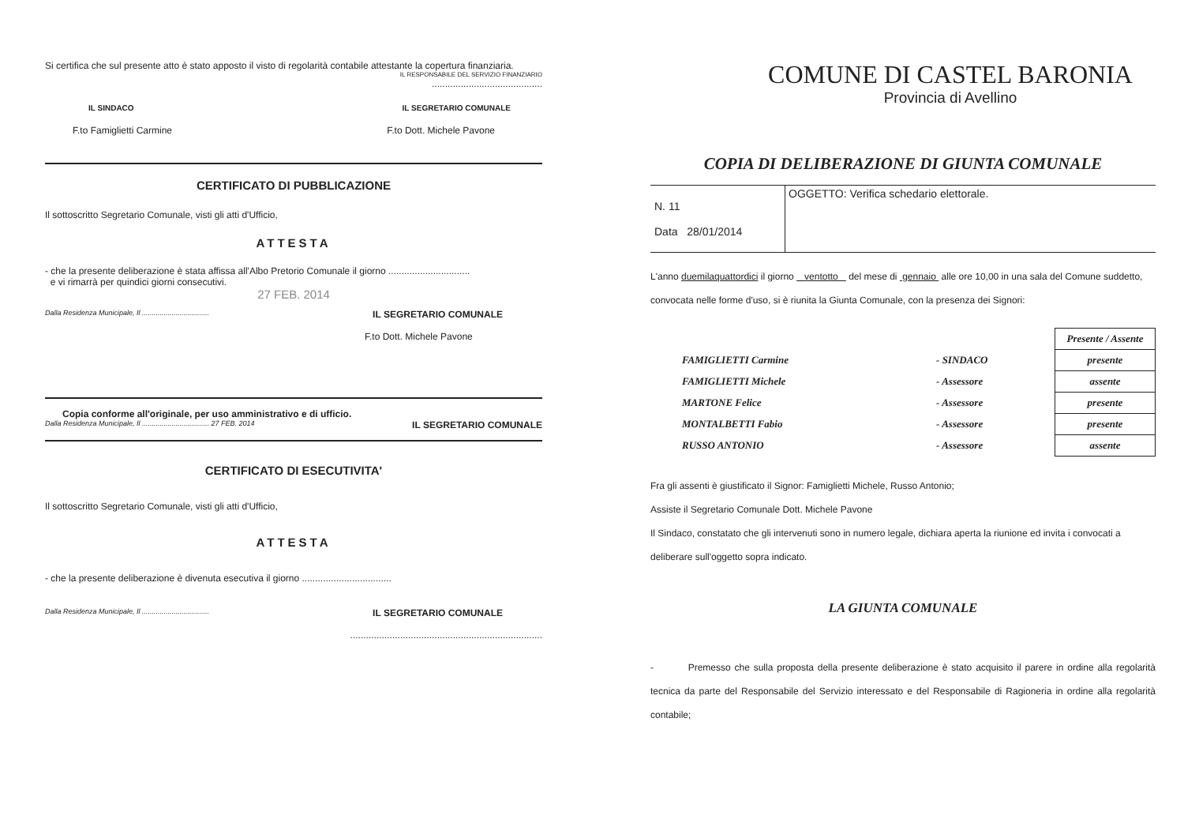Si certifica che sul presente atto è stato apposto il visto di regolarità contabile attestante la copertura finanziaria.
IL RESPONSABILE DEL SERVIZIO FINANZIARIO
..........................................
IL SINDACO IL SEGRETARIO COMUNALE
F.to Famiglietti Carmine F.to Dott. Michele Pavone
CERTIFICATO DI PUBBLICAZIONE
Il sottoscritto Segretario Comunale, visti gli atti d'Ufficio,
ATTESTA
- che la presente deliberazione è stata affissa all'Albo Pretorio Comunale il giorno ...............................
e vi rimarrà per quindici giorni consecutivi.
27 FEB. 2014
Dalla Residenza Municipale, Il .................................. IL SEGRETARIO COMUNALE
F.to Dott. Michele Pavone
Copia conforme all'originale, per uso amministrativo e di ufficio.
Dalla Residenza Municipale, Il .................................. 27 FEB. 2014 IL SEGRETARIO COMUNALE
CERTIFICATO DI ESECUTIVITA'
Il sottoscritto Segretario Comunale, visti gli atti d'Ufficio,
ATTESTA
- che la presente deliberazione è divenuta esecutiva il giorno ..................................
Dalla Residenza Municipale, Il .................................. IL SEGRETARIO COMUNALE
.........................................................................
COMUNE DI CASTEL BARONIA
Provincia di Avellino
COPIA DI DELIBERAZIONE DI GIUNTA COMUNALE
| N. 11 Data 28/01/2014 | OGGETTO: Verifica schedario elettorale. |
L'anno duemilaquattordici il giorno ventotto del mese di gennaio alle ore 10,00 in una sala del Comune suddetto, convocata nelle forme d'uso, si è riunita la Giunta Comunale, con la presenza dei Signori:
| | | Presente / Assente |
| FAMIGLIETTI Carmine | - SINDACO | presente |
| FAMIGLIETTI Michele | - Assessore | assente |
| MARTONE Felice | - Assessore | presente |
| MONTALBETTI Fabio | - Assessore | presente |
| RUSSO ANTONIO | - Assessore | assente |
Fra gli assenti è giustificato il Signor: Famiglietti Michele, Russo Antonio;
Assiste il Segretario Comunale Dott. Michele Pavone
Il Sindaco, constatato che gli intervenuti sono in numero legale, dichiara aperta la riunione ed invita i convocati a deliberare sull'oggetto sopra indicato.
LA GIUNTA COMUNALE
- Premesso che sulla proposta della presente deliberazione è stato acquisito il parere in ordine alla regolarità tecnica da parte del Responsabile del Servizio interessato e del Responsabile di Ragioneria in ordine alla regolarità contabile;